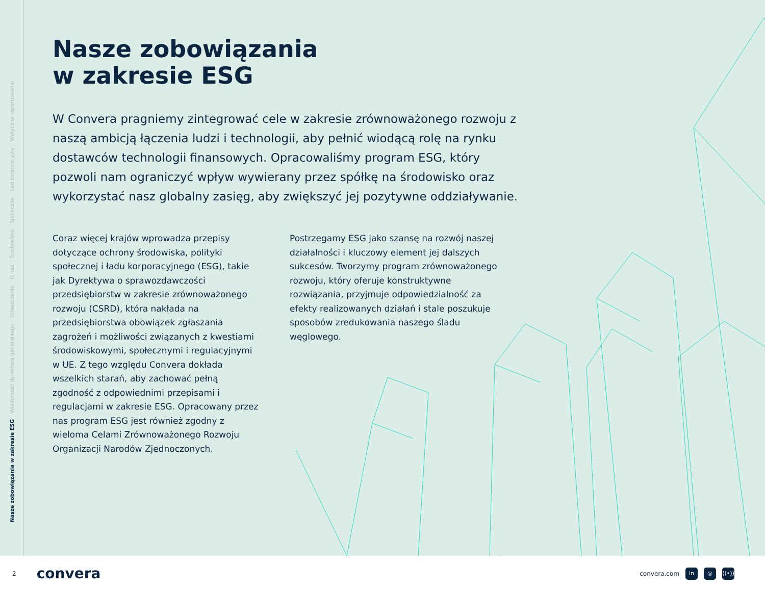Nasze zobowiązania w zakresie ESG
Wiadomość dyrektora generalnego
Streszczenie
O nas
Środowisko
Społeczne
Ład korporacyjny
Wytyczne raportowania
Nasze zobowiązania
w zakresie ESG
W Convera pragniemy zintegrować cele w zakresie zrównoważonego rozwoju z naszą ambicją łączenia ludzi i technologii, aby pełnić wiodącą rolę na rynku dostawców technologii finansowych. Opracowaliśmy program ESG, który pozwoli nam ograniczyć wpływ wywierany przez spółkę na środowisko oraz wykorzystać nasz globalny zasięg, aby zwiększyć jej pozytywne oddziaływanie.
Coraz więcej krajów wprowadza przepisy dotyczące ochrony środowiska, polityki społecznej i ładu korporacyjnego (ESG), takie jak Dyrektywa o sprawozdawczości przedsiębiorstw w zakresie zrównoważonego rozwoju (CSRD), która nakłada na przedsiębiorstwa obowiązek zgłaszania zagrożeń i możliwości związanych z kwestiami środowiskowymi, społecznymi i regulacyjnymi w UE. Z tego względu Convera dokłada wszelkich starań, aby zachować pełną zgodność z odpowiednimi przepisami i regulacjami w zakresie ESG. Opracowany przez nas program ESG jest również zgodny z wieloma Celami Zrównoważonego Rozwoju Organizacji Narodów Zjednoczonych.
Postrzegamy ESG jako szansę na rozwój naszej działalności i kluczowy element jej dalszych sukcesów. Tworzymy program zrównoważonego rozwoju, który oferuje konstruktywne rozwiązania, przyjmuje odpowiedzialność za efekty realizowanych działań i stale poszukuje sposobów zredukowania naszego śladu węglowego.
2 convera
convera.com in ◎ ((•))